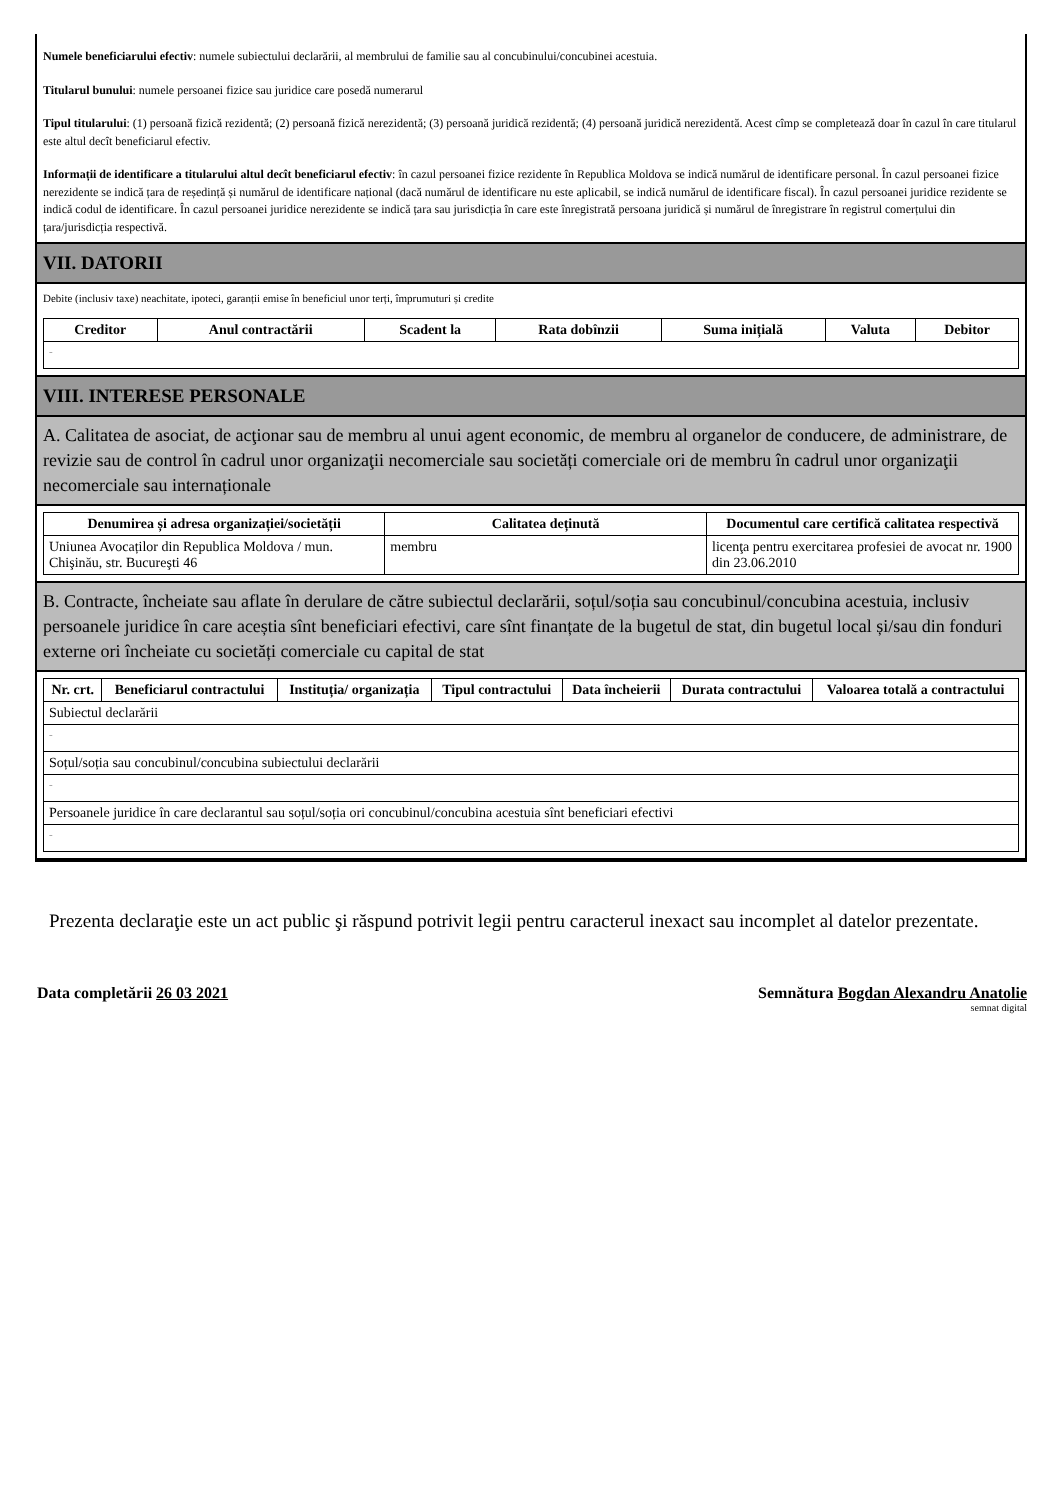Numele beneficiarului efectiv: numele subiectului declarării, al membrului de familie sau al concubinului/concubinei acestuia.
Titularul bunului: numele persoanei fizice sau juridice care posedă numerarul
Tipul titularului: (1) persoană fizică rezidentă; (2) persoană fizică nerezidentă; (3) persoană juridică rezidentă; (4) persoană juridică nerezidentă. Acest cîmp se completează doar în cazul în care titularul este altul decît beneficiarul efectiv.
Informații de identificare a titularului altul decît beneficiarul efectiv: în cazul persoanei fizice rezidente în Republica Moldova se indică numărul de identificare personal. În cazul persoanei fizice nerezidente se indică țara de reședință și numărul de identificare național (dacă numărul de identificare nu este aplicabil, se indică numărul de identificare fiscal). În cazul persoanei juridice rezidente se indică codul de identificare. În cazul persoanei juridice nerezidente se indică țara sau jurisdicția în care este înregistrată persoana juridică și numărul de înregistrare în registrul comerțului din țara/jurisdicția respectivă.
VII. DATORII
Debite (inclusiv taxe) neachitate, ipoteci, garanții emise în beneficiul unor terți, împrumuturi și credite
| Creditor | Anul contractării | Scadent la | Rata dobînzii | Suma inițială | Valuta | Debitor |
| --- | --- | --- | --- | --- | --- | --- |
| - | | | | | | |
VIII. INTERESE PERSONALE
A. Calitatea de asociat, de acţionar sau de membru al unui agent economic, de membru al organelor de conducere, de administrare, de revizie sau de control în cadrul unor organizaţii necomerciale sau societăți comerciale ori de membru în cadrul unor organizaţii necomerciale sau internaționale
| Denumirea și adresa organizației/societății | Calitatea deținută | Documentul care certifică calitatea respectivă |
| --- | --- | --- |
| Uniunea Avocaților din Republica Moldova / mun. Chişinău, str. Bucureşti 46 | membru | licenţa pentru exercitarea profesiei de avocat nr. 1900 din 23.06.2010 |
B. Contracte, încheiate sau aflate în derulare de către subiectul declarării, soțul/soția sau concubinul/concubina acestuia, inclusiv persoanele juridice în care aceștia sînt beneficiari efectivi, care sînt finanțate de la bugetul de stat, din bugetul local și/sau din fonduri externe ori încheiate cu societăți comerciale cu capital de stat
| Nr. crt. | Beneficiarul contractului | Instituția/ organizația | Tipul contractului | Data încheierii | Durata contractului | Valoarea totală a contractului |
| --- | --- | --- | --- | --- | --- | --- |
| Subiectul declarării | | | | | | |
| - | | | | | | |
| Soțul/soția sau concubinul/concubina subiectului declarării | | | | | | |
| - | | | | | | |
| Persoanele juridice în care declarantul sau soțul/soția ori concubinul/concubina acestuia sînt beneficiari efectivi | | | | | | |
| - | | | | | | |
Prezenta declaraţie este un act public şi răspund potrivit legii pentru caracterul inexact sau incomplet al datelor prezentate.
Data completării 26 03 2021 Semnătura Bogdan Alexandru Anatolie
semnat digital